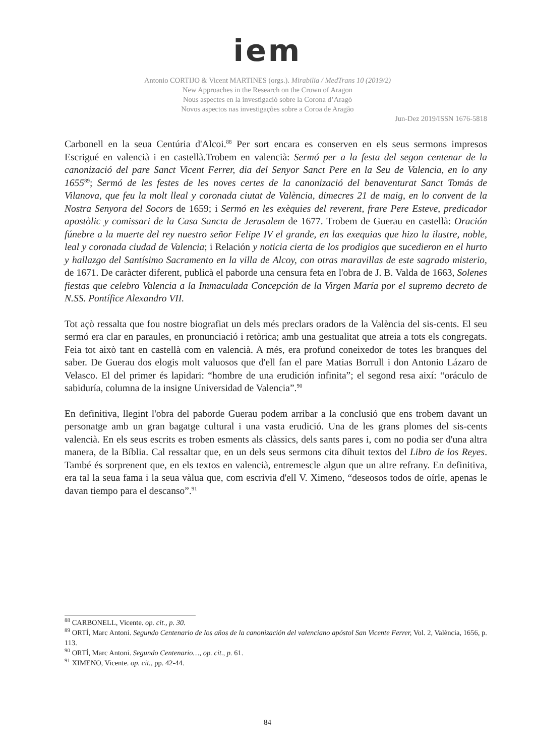iem
Antonio CORTIJO & Vicent MARTINES (orgs.). Mirabilia / MedTrans 10 (2019/2)
New Approaches in the Research on the Crown of Aragon
Nous aspectes en la investigació sobre la Corona d’Aragó
Novos aspectos nas investigações sobre a Coroa de Aragão
Jun-Dez 2019/ISSN 1676-5818
Carbonell en la seua Centúria d'Alcoi.<sup>88</sup> Per sort encara es conserven en els seus sermons impresos Escrigué en valencià i en castellà.Trobem en valencià: Sermó per a la festa del segon centenar de la canonizació del pare Sanct Vicent Ferrer, dia del Senyor Sanct Pere en la Seu de Valencia, en lo any 1655<sup>89</sup>; Sermó de les festes de les noves certes de la canonizació del benaventurat Sanct Tomás de Vilanova, que feu la molt lleal y coronada ciutat de València, dimecres 21 de maig, en lo convent de la Nostra Senyora del Socors de 1659; i Sermó en les exèquies del reverent, frare Pere Esteve, predicador apostòlic y comissari de la Casa Sancta de Jerusalem de 1677. Trobem de Guerau en castellà: Oración fúnebre a la muerte del rey nuestro señor Felipe IV el grande, en las exequias que hizo la ilustre, noble, leal y coronada ciudad de Valencia; i Relación y noticia cierta de los prodigios que sucedieron en el hurto y hallazgo del Santísimo Sacramento en la villa de Alcoy, con otras maravillas de este sagrado misterio, de 1671. De caràcter diferent, publicà el paborde una censura feta en l'obra de J. B. Valda de 1663, Solenes fiestas que celebro Valencia a la Immaculada Concepción de la Virgen María por el supremo decreto de N.SS. Pontífice Alexandro VII.
Tot açò ressalta que fou nostre biografiat un dels més preclars oradors de la València del sis-cents. El seu sermó era clar en paraules, en pronunciació i retòrica; amb una gestualitat que atreia a tots els congregats. Feia tot això tant en castellà com en valencià. A més, era profund coneixedor de totes les branques del saber. De Guerau dos elogis molt valuosos que d'ell fan el pare Matias Borrull i don Antonio Lázaro de Velasco. El del primer és lapidari: “hombre de una erudición infinita”; el segond resa així: “oráculo de sabiduría, columna de la insigne Universidad de Valencia”.<sup>90</sup>
En definitiva, llegint l'obra del paborde Guerau podem arribar a la conclusió que ens trobem davant un personatge amb un gran bagatge cultural i una vasta erudició. Una de les grans plomes del sis-cents valencià. En els seus escrits es troben esments als clàssics, dels sants pares i, com no podia ser d'una altra manera, de la Bíblia. Cal ressaltar que, en un dels seus sermons cita díhuit textos del Libro de los Reyes. També és sorprenent que, en els textos en valencià, entremescle algun que un altre refrany. En definitiva, era tal la seua fama i la seua vàlua que, com escrivia d'ell V. Ximeno, “deseosos todos de oírle, apenas le davan tiempo para el descanso”.<sup>91</sup>
<sup>88</sup> CARBONELL, Vicente. op. cit., p. 30.
<sup>89</sup> ORTÍ, Marc Antoni. Segundo Centenario de los años de la canonización del valenciano apóstol San Vicente Ferrer, Vol. 2, València, 1656, p. 113.
<sup>90</sup> ORTÍ, Marc Antoni. Segundo Centenario…, op. cit., p. 61.
<sup>91</sup> XIMENO, Vicente. op. cit., pp. 42-44.
84